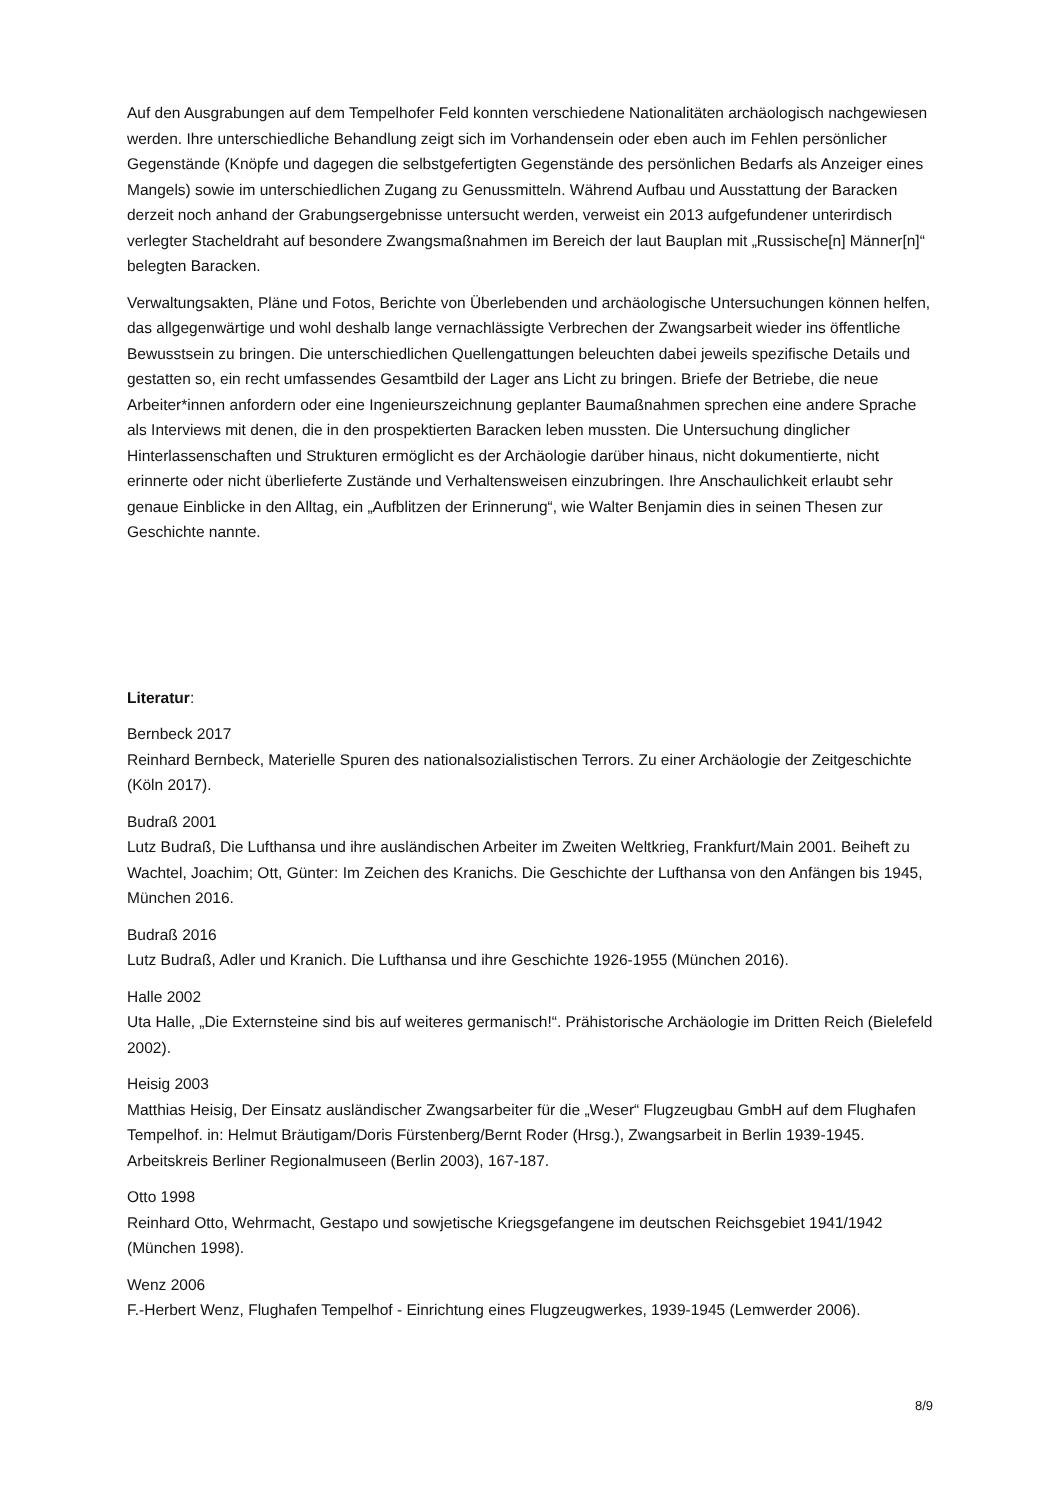Auf den Ausgrabungen auf dem Tempelhofer Feld konnten verschiedene Nationalitäten archäologisch nachgewiesen werden. Ihre unterschiedliche Behandlung zeigt sich im Vorhandensein oder eben auch im Fehlen persönlicher Gegenstände (Knöpfe und dagegen die selbstgefertigten Gegenstände des persönlichen Bedarfs als Anzeiger eines Mangels) sowie im unterschiedlichen Zugang zu Genussmitteln. Während Aufbau und Ausstattung der Baracken derzeit noch anhand der Grabungsergebnisse untersucht werden, verweist ein 2013 aufgefundener unterirdisch verlegter Stacheldraht auf besondere Zwangsmaßnahmen im Bereich der laut Bauplan mit „Russische[n] Männer[n]“ belegten Baracken.
Verwaltungsakten, Pläne und Fotos, Berichte von Überlebenden und archäologische Untersuchungen können helfen, das allgegenwärtige und wohl deshalb lange vernachlässigte Verbrechen der Zwangsarbeit wieder ins öffentliche Bewusstsein zu bringen. Die unterschiedlichen Quellengattungen beleuchten dabei jeweils spezifische Details und gestatten so, ein recht umfassendes Gesamtbild der Lager ans Licht zu bringen. Briefe der Betriebe, die neue Arbeiter*innen anfordern oder eine Ingenieurszeichnung geplanter Baumaßnahmen sprechen eine andere Sprache als Interviews mit denen, die in den prospektierten Baracken leben mussten. Die Untersuchung dinglicher Hinterlassenschaften und Strukturen ermöglicht es der Archäologie darüber hinaus, nicht dokumentierte, nicht erinnerte oder nicht überlieferte Zustände und Verhaltensweisen einzubringen. Ihre Anschaulichkeit erlaubt sehr genaue Einblicke in den Alltag, ein „Aufblitzen der Erinnerung“, wie Walter Benjamin dies in seinen Thesen zur Geschichte nannte.
Literatur:
Bernbeck 2017
Reinhard Bernbeck, Materielle Spuren des nationalsozialistischen Terrors. Zu einer Archäologie der Zeitgeschichte (Köln 2017).
Budraß 2001
Lutz Budraß, Die Lufthansa und ihre ausländischen Arbeiter im Zweiten Weltkrieg, Frankfurt/Main 2001. Beiheft zu Wachtel, Joachim; Ott, Günter: Im Zeichen des Kranichs. Die Geschichte der Lufthansa von den Anfängen bis 1945, München 2016.
Budraß 2016
Lutz Budraß, Adler und Kranich. Die Lufthansa und ihre Geschichte 1926-1955 (München 2016).
Halle 2002
Uta Halle, „Die Externsteine sind bis auf weiteres germanisch!“. Prähistorische Archäologie im Dritten Reich (Bielefeld 2002).
Heisig 2003
Matthias Heisig, Der Einsatz ausländischer Zwangsarbeiter für die „Weser“ Flugzeugbau GmbH auf dem Flughafen Tempelhof. in: Helmut Bräutigam/Doris Fürstenberg/Bernt Roder (Hrsg.), Zwangsarbeit in Berlin 1939-1945. Arbeitskreis Berliner Regionalmuseen (Berlin 2003), 167-187.
Otto 1998
Reinhard Otto, Wehrmacht, Gestapo und sowjetische Kriegsgefangene im deutschen Reichsgebiet 1941/1942 (München 1998).
Wenz 2006
F.-Herbert Wenz, Flughafen Tempelhof - Einrichtung eines Flugzeugwerkes, 1939-1945 (Lemwerder 2006).
8/9